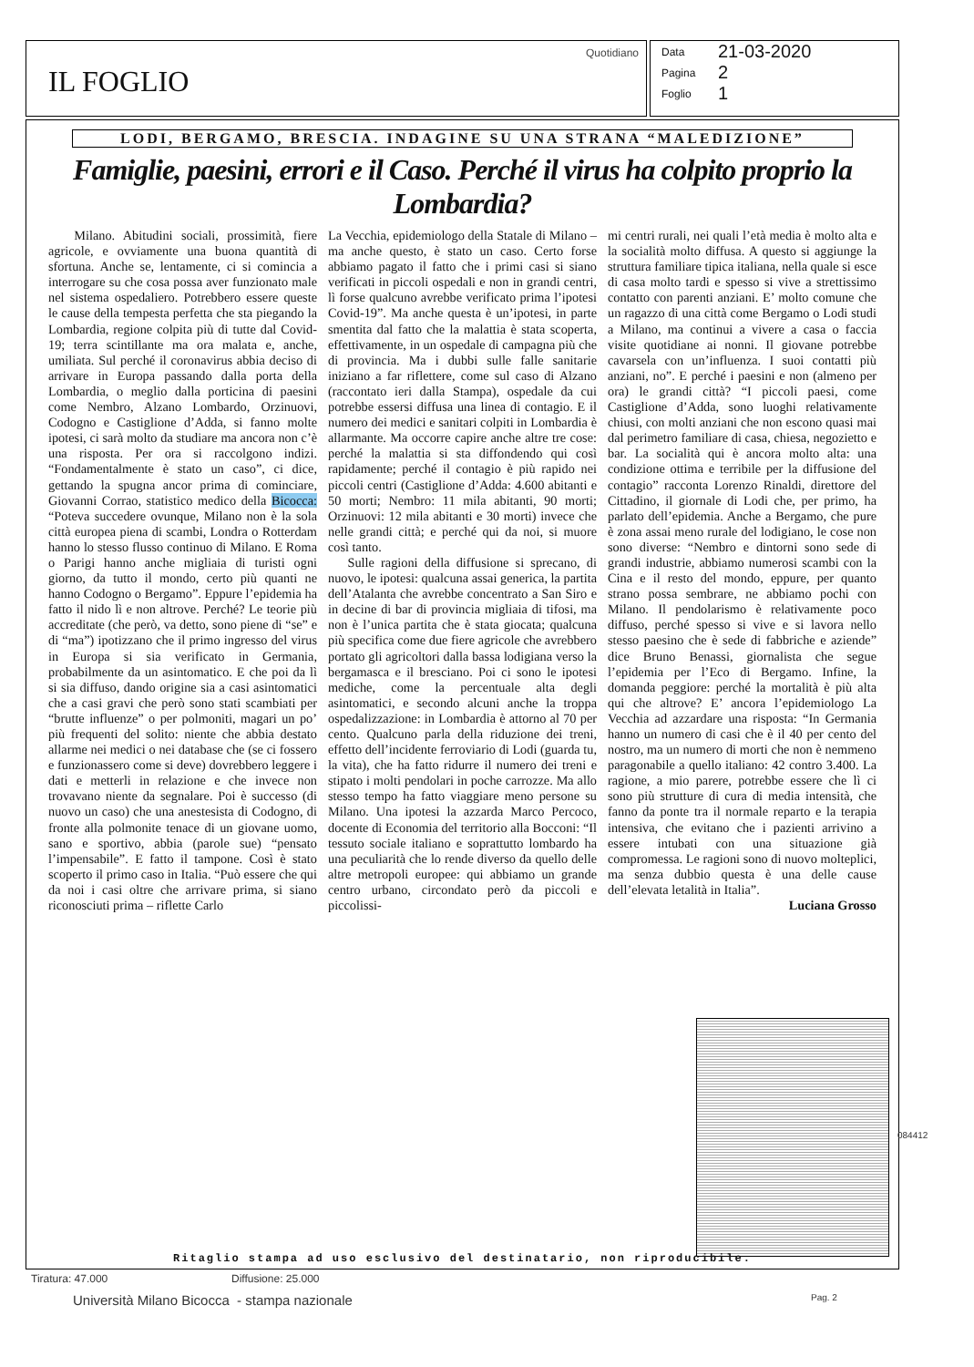IL FOGLIO
Quotidiano
Data 21-03-2020
Pagina 2
Foglio 1
LODI, BERGAMO, BRESCIA. INDAGINE SU UNA STRANA “MALEDIZIONE”
Famiglie, paesini, errori e il Caso. Perché il virus ha colpito proprio la Lombardia?
Milano. Abitudini sociali, prossimità, fiere agricole, e ovviamente una buona quantità di sfortuna. Anche se, lentamente, ci si comincia a interrogare su che cosa possa aver funzionato male nel sistema ospedaliero. Potrebbero essere queste le cause della tempesta perfetta che sta piegando la Lombardia, regione colpita più di tutte dal Covid-19; terra scintillante ma ora malata e, anche, umiliata. Sul perché il coronavirus abbia deciso di arrivare in Europa passando dalla porta della Lombardia, o meglio dalla porticina di paesini come Nembro, Alzano Lombardo, Orzinuovi, Codogno e Castiglione d’Adda, si fanno molte ipotesi, ci sarà molto da studiare ma ancora non c’è una risposta. Per ora si raccolgono indizi. “Fondamentalmente è stato un caso”, ci dice, gettando la spugna ancor prima di cominciare, Giovanni Corrao, statistico medico della Bicocca: “Poteva succedere ovunque, Milano non è la sola città europea piena di scambi, Londra o Rotterdam hanno lo stesso flusso continuo di Milano. E Roma o Parigi hanno anche migliaia di turisti ogni giorno, da tutto il mondo, certo più quanti ne hanno Codogno o Bergamo”. Eppure l’epidemia ha fatto il nido lì e non altrove. Perché? Le teorie più accreditate (che però, va detto, sono piene di “se” e di “ma”) ipotizzano che il primo ingresso del virus in Europa si sia verificato in Germania, probabilmente da un asintomatico. E che poi da lì si sia diffuso, dando origine sia a casi asintomatici che a casi gravi che però sono stati scambiati per “brutte influenze” o per polmoniti, magari un po’ più frequenti del solito: niente che abbia destato allarme nei medici o nei database che (se ci fossero e funzionassero come si deve) dovrebbero leggere i dati e metterli in relazione e che invece non trovavano niente da segnalare. Poi è successo (di nuovo un caso) che una anestesista di Codogno, di fronte alla polmonite tenace di un giovane uomo, sano e sportivo, abbia (parole sue) “pensato l’impensabile”. E fatto il tampone. Così è stato scoperto il primo caso in Italia. “Può essere che qui da noi i casi oltre che arrivare prima, si siano riconosciuti prima – riflette Carlo
La Vecchia, epidemiologo della Statale di Milano – ma anche questo, è stato un caso. Certo forse abbiamo pagato il fatto che i primi casi si siano verificati in piccoli ospedali e non in grandi centri, lì forse qualcuno avrebbe verificato prima l’ipotesi Covid-19”. Ma anche questa è un’ipotesi, in parte smentita dal fatto che la malattia è stata scoperta, effettivamente, in un ospedale di campagna più che di provincia. Ma i dubbi sulle falle sanitarie iniziano a far riflettere, come sul caso di Alzano (raccontato ieri dalla Stampa), ospedale da cui potrebbe essersi diffusa una linea di contagio. E il numero dei medici e sanitari colpiti in Lombardia è allarmante. Ma occorre capire anche altre tre cose: perché la malattia si sta diffondendo qui così rapidamente; perché il contagio è più rapido nei piccoli centri (Castiglione d’Adda: 4.600 abitanti e 50 morti; Nembro: 11 mila abitanti, 90 morti; Orzinuovi: 12 mila abitanti e 30 morti) invece che nelle grandi città; e perché qui da noi, si muore così tanto.
Sulle ragioni della diffusione si sprecano, di nuovo, le ipotesi: qualcuna assai generica, la partita dell’Atalanta che avrebbe concentrato a San Siro e in decine di bar di provincia migliaia di tifosi, ma non è l’unica partita che è stata giocata; qualcuna più specifica come due fiere agricole che avrebbero portato gli agricoltori dalla bassa lodigiana verso la bergamasca e il bresciano. Poi ci sono le ipotesi mediche, come la percentuale alta degli asintomatici, e secondo alcuni anche la troppa ospedalizzazione: in Lombardia è attorno al 70 per cento. Qualcuno parla della riduzione dei treni, effetto dell’incidente ferroviario di Lodi (guarda tu, la vita), che ha fatto ridurre il numero dei treni e stipato i molti pendolari in poche carrozze. Ma allo stesso tempo ha fatto viaggiare meno persone su Milano. Una ipotesi la azzarda Marco Percoco, docente di Economia del territorio alla Bocconi: “Il tessuto sociale italiano e soprattutto lombardo ha una peculiarità che lo rende diverso da quello delle altre metropoli europee: qui abbiamo un grande centro urbano, circondato però da piccoli e piccolissi-
mi centri rurali, nei quali l’età media è molto alta e la socialità molto diffusa. A questo si aggiunge la struttura familiare tipica italiana, nella quale si esce di casa molto tardi e spesso si vive a strettissimo contatto con parenti anziani. E’ molto comune che un ragazzo di una città come Bergamo o Lodi studi a Milano, ma continui a vivere a casa o faccia visite quotidiane ai nonni. Il giovane potrebbe cavarsela con un’influenza. I suoi contatti più anziani, no”. E perché i paesini e non (almeno per ora) le grandi città? “I piccoli paesi, come Castiglione d’Adda, sono luoghi relativamente chiusi, con molti anziani che non escono quasi mai dal perimetro familiare di casa, chiesa, negozietto e bar. La socialità qui è ancora molto alta: una condizione ottima e terribile per la diffusione del contagio” racconta Lorenzo Rinaldi, direttore del Cittadino, il giornale di Lodi che, per primo, ha parlato dell’epidemia. Anche a Bergamo, che pure è zona assai meno rurale del lodigiano, le cose non sono diverse: “Nembro e dintorni sono sede di grandi industrie, abbiamo numerosi scambi con la Cina e il resto del mondo, eppure, per quanto strano possa sembrare, ne abbiamo pochi con Milano. Il pendolarismo è relativamente poco diffuso, perché spesso si vive e si lavora nello stesso paesino che è sede di fabbriche e aziende” dice Bruno Benassi, giornalista che segue l’epidemia per l’Eco di Bergamo. Infine, la domanda peggiore: perché la mortalità è più alta qui che altrove? E’ ancora l’epidemiologo La Vecchia ad azzardare una risposta: “In Germania hanno un numero di casi che è il 40 per cento del nostro, ma un numero di morti che non è nemmeno paragonabile a quello italiano: 42 contro 3.400. La ragione, a mio parere, potrebbe essere che lì ci sono più strutture di cura di media intensità, che fanno da ponte tra il normale reparto e la terapia intensiva, che evitano che i pazienti arrivino a essere intubati con una situazione già compromessa. Le ragioni sono di nuovo molteplici, ma senza dubbio questa è una delle cause dell’elevata letalità in Italia”.
Luciana Grosso
Ritaglio stampa ad uso esclusivo del destinatario, non riproducibile.
084412
Tiratura: 47.000 Diffusione: 25.000
Università Milano Bicocca - stampa nazionale
Pag. 2